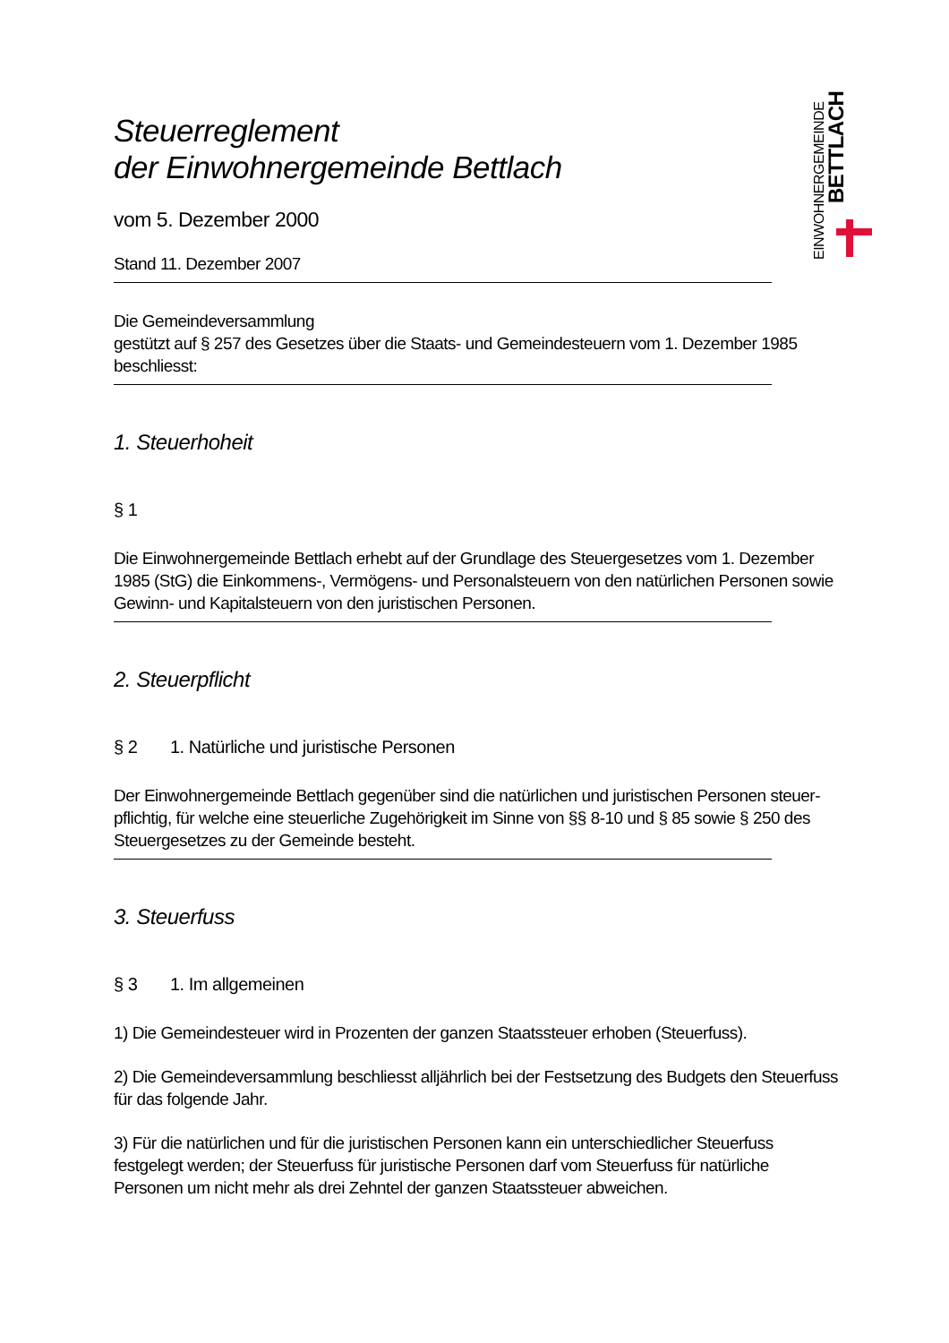EINWOHNERGEMEINDE
BETTLACH
Steuerreglement
der Einwohnergemeinde Bettlach
vom 5. Dezember 2000
Stand 11. Dezember 2007
Die Gemeindeversammlung
gestützt auf § 257 des Gesetzes über die Staats- und Gemeindesteuern vom 1. Dezember 1985
beschliesst:
1. Steuerhoheit
§ 1
Die Einwohnergemeinde Bettlach erhebt auf der Grundlage des Steuergesetzes vom 1. Dezember 1985 (StG) die Einkommens-, Vermögens- und Personalsteuern von den natürlichen Personen sowie Ge­winn- und Kapitalsteuern von den juristischen Personen.
2. Steuerpflicht
§ 2 1. Natürliche und juristische Personen
Der Einwohnergemeinde Bettlach gegenüber sind die natürlichen und juristischen Personen steuer­pflichtig, für welche eine steuerliche Zugehörigkeit im Sinne von §§ 8-10 und § 85 sowie § 250 des Steuergesetzes zu der Gemeinde besteht.
3. Steuerfuss
§ 3 1. Im allgemeinen
1) Die Gemeindesteuer wird in Prozenten der ganzen Staatssteuer erhoben (Steuerfuss).
2) Die Gemeindeversammlung beschliesst alljährlich bei der Festsetzung des Budgets den Steuerfuss für das folgende Jahr.
3) Für die natürlichen und für die juristischen Personen kann ein unterschiedlicher Steuerfuss festgelegt werden; der Steuerfuss für juristische Personen darf vom Steuerfuss für natürliche Personen um nicht mehr als drei Zehntel der ganzen Staatssteuer abweichen.